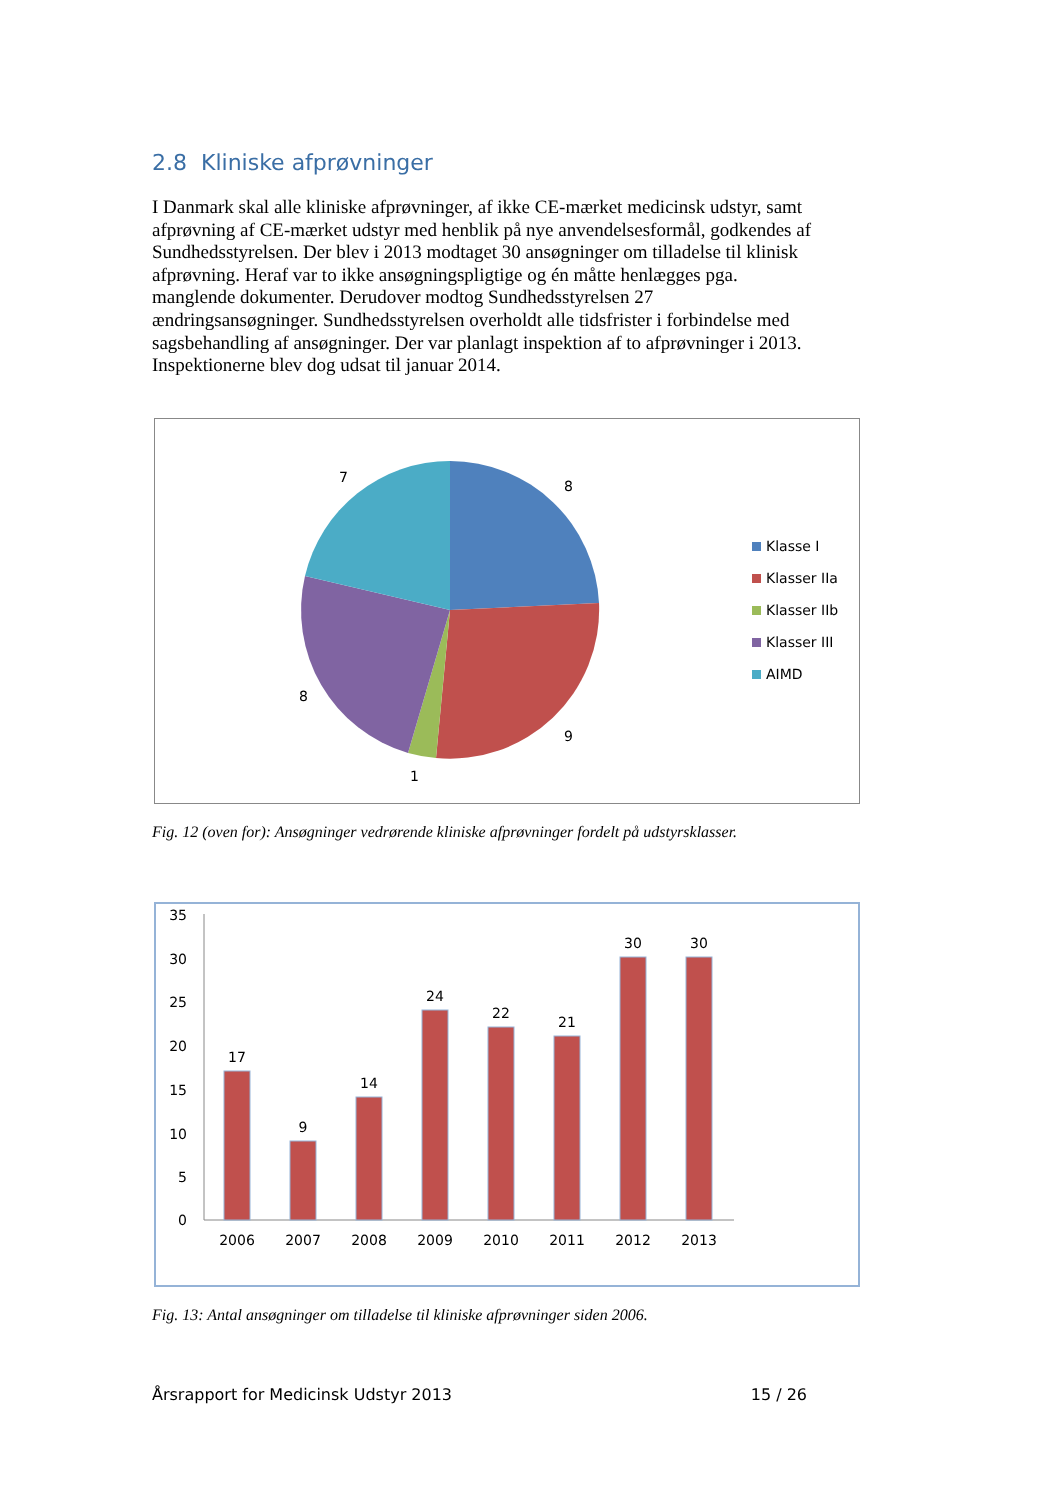2.8 Kliniske afprøvninger
I Danmark skal alle kliniske afprøvninger, af ikke CE-mærket medicinsk udstyr, samt afprøvning af CE-mærket udstyr med henblik på nye anvendelsesformål, godkendes af Sundhedsstyrelsen. Der blev i 2013 modtaget 30 ansøgninger om tilladelse til klinisk afprøvning. Heraf var to ikke ansøgningspligtige og én måtte henlægges pga. manglende dokumenter. Derudover modtog Sundhedsstyrelsen 27 ændringsansøgninger. Sundhedsstyrelsen overholdt alle tidsfrister i forbindelse med sagsbehandling af ansøgninger. Der var planlagt inspektion af to afprøvninger i 2013. Inspektionerne blev dog udsat til januar 2014.
8
9
1
8
7
Klasse I
Klasser IIa
Klasser IIb
Klasser III
AIMD
Fig. 12 (oven for): Ansøgninger vedrørende kliniske afprøvninger fordelt på udstyrsklasser.
35
30
25
20
15
10
5
0
17
9
14
24
22
21
30
30
2006
2007
2008
2009
2010
2011
2012
2013
Fig. 13: Antal ansøgninger om tilladelse til kliniske afprøvninger siden 2006.
Årsrapport for Medicinsk Udstyr 2013 15 / 26